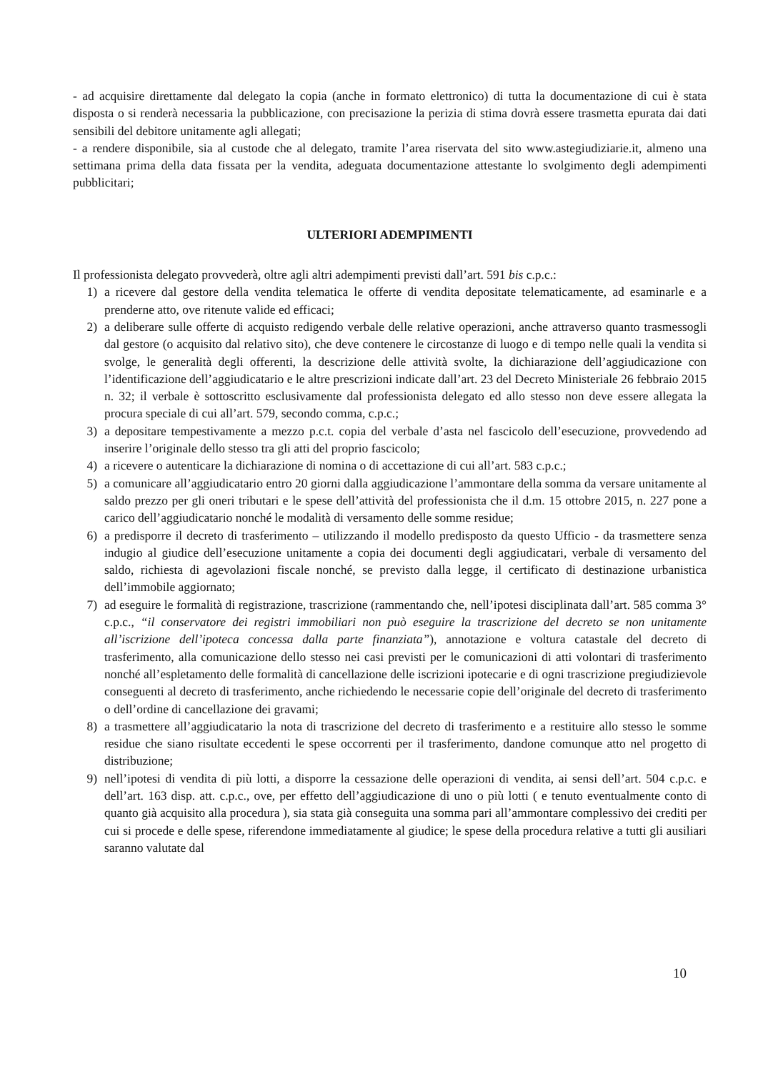- ad acquisire direttamente dal delegato la copia (anche in formato elettronico) di tutta la documentazione di cui è stata disposta o si renderà necessaria la pubblicazione, con precisazione la perizia di stima dovrà essere trasmetta epurata dai dati sensibili del debitore unitamente agli allegati;
- a rendere disponibile, sia al custode che al delegato, tramite l’area riservata del sito www.astegiudiziarie.it, almeno una settimana prima della data fissata per la vendita, adeguata documentazione attestante lo svolgimento degli adempimenti pubblicitari;
ULTERIORI ADEMPIMENTI
Il professionista delegato provvederà, oltre agli altri adempimenti previsti dall’art. 591 bis c.p.c.:
1) a ricevere dal gestore della vendita telematica le offerte di vendita depositate telematicamente, ad esaminarle e a prenderne atto, ove ritenute valide ed efficaci;
2) a deliberare sulle offerte di acquisto redigendo verbale delle relative operazioni, anche attraverso quanto trasmessogli dal gestore (o acquisito dal relativo sito), che deve contenere le circostanze di luogo e di tempo nelle quali la vendita si svolge, le generalità degli offerenti, la descrizione delle attività svolte, la dichiarazione dell’aggiudicazione con l’identificazione dell’aggiudicatario e le altre prescrizioni indicate dall’art. 23 del Decreto Ministeriale 26 febbraio 2015 n. 32; il verbale è sottoscritto esclusivamente dal professionista delegato ed allo stesso non deve essere allegata la procura speciale di cui all’art. 579, secondo comma, c.p.c.;
3) a depositare tempestivamente a mezzo p.c.t. copia del verbale d’asta nel fascicolo dell’esecuzione, provvedendo ad inserire l’originale dello stesso tra gli atti del proprio fascicolo;
4) a ricevere o autenticare la dichiarazione di nomina o di accettazione di cui all’art. 583 c.p.c.;
5) a comunicare all’aggiudicatario entro 20 giorni dalla aggiudicazione l’ammontare della somma da versare unitamente al saldo prezzo per gli oneri tributari e le spese dell’attività del professionista che il d.m. 15 ottobre 2015, n. 227 pone a carico dell’aggiudicatario nonché le modalità di versamento delle somme residue;
6) a predisporre il decreto di trasferimento – utilizzando il modello predisposto da questo Ufficio - da trasmettere senza indugio al giudice dell’esecuzione unitamente a copia dei documenti degli aggiudicatari, verbale di versamento del saldo, richiesta di agevolazioni fiscale nonché, se previsto dalla legge, il certificato di destinazione urbanistica dell’immobile aggiornato;
7) ad eseguire le formalità di registrazione, trascrizione (rammentando che, nell’ipotesi disciplinata dall’art. 585 comma 3° c.p.c., “il conservatore dei registri immobiliari non può eseguire la trascrizione del decreto se non unitamente all’iscrizione dell’ipoteca concessa dalla parte finanziata”), annotazione e voltura catastale del decreto di trasferimento, alla comunicazione dello stesso nei casi previsti per le comunicazioni di atti volontari di trasferimento nonché all’espletamento delle formalità di cancellazione delle iscrizioni ipotecarie e di ogni trascrizione pregiudizievole conseguenti al decreto di trasferimento, anche richiedendo le necessarie copie dell’originale del decreto di trasferimento o dell’ordine di cancellazione dei gravami;
8) a trasmettere all’aggiudicatario la nota di trascrizione del decreto di trasferimento e a restituire allo stesso le somme residue che siano risultate eccedenti le spese occorrenti per il trasferimento, dandone comunque atto nel progetto di distribuzione;
9) nell’ipotesi di vendita di più lotti, a disporre la cessazione delle operazioni di vendita, ai sensi dell’art. 504 c.p.c. e dell’art. 163 disp. att. c.p.c., ove, per effetto dell’aggiudicazione di uno o più lotti ( e tenuto eventualmente conto di quanto già acquisito alla procedura ), sia stata già conseguita una somma pari all’ammontare complessivo dei crediti per cui si procede e delle spese, riferendone immediatamente al giudice; le spese della procedura relative a tutti gli ausiliari saranno valutate dal
10